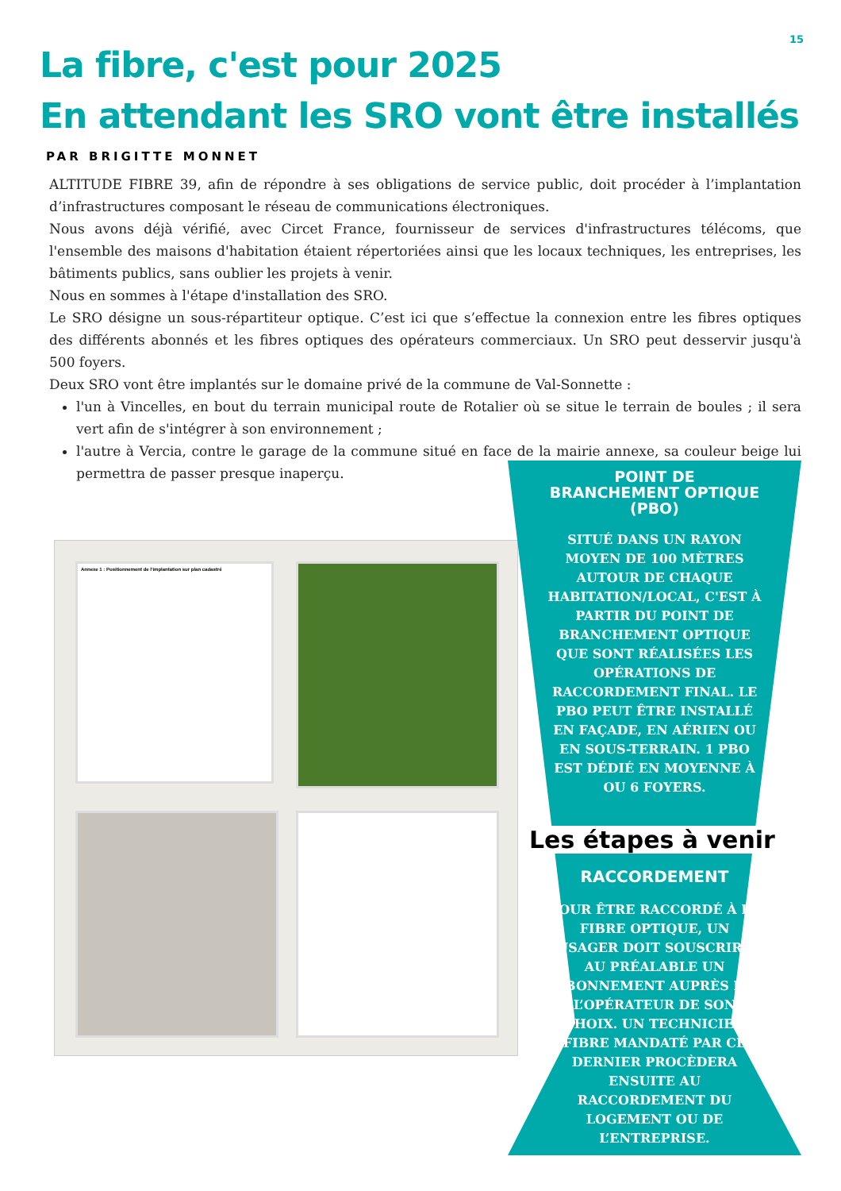15
La fibre, c'est pour 2025
En attendant les SRO vont être installés
PAR BRIGITTE MONNET
ALTITUDE FIBRE 39, afin de répondre à ses obligations de service public, doit procéder à l’implantation d’infrastructures composant le réseau de communications électroniques.
Nous avons déjà vérifié, avec Circet France, fournisseur de services d'infrastructures télécoms, que l'ensemble des maisons d'habitation étaient répertoriées ainsi que les locaux techniques, les entreprises, les bâtiments publics, sans oublier les projets à venir.
Nous en sommes à l'étape d'installation des SRO.
Le SRO désigne un sous-répartiteur optique. C’est ici que s’effectue la connexion entre les fibres optiques des différents abonnés et les fibres optiques des opérateurs commerciaux. Un SRO peut desservir jusqu'à 500 foyers.
Deux SRO vont être implantés sur le domaine privé de la commune de Val-Sonnette :
l'un à Vincelles, en bout du terrain municipal route de Rotalier où se situe le terrain de boules ; il sera vert afin de s'intégrer à son environnement ;
l'autre à Vercia, contre le garage de la commune situé en face de la mairie annexe, sa couleur beige lui permettra de passer presque inaperçu.
Annexe 1 : Positionnement de l'implantation sur plan cadastré
POINT DE BRANCHEMENT OPTIQUE (PBO)
SITUÉ DANS UN RAYON MOYEN DE 100 MÈTRES AUTOUR DE CHAQUE HABITATION/LOCAL, C'EST À PARTIR DU POINT DE BRANCHEMENT OPTIQUE QUE SONT RÉALISÉES LES OPÉRATIONS DE RACCORDEMENT FINAL. LE PBO PEUT ÊTRE INSTALLÉ EN FAÇADE, EN AÉRIEN OU EN SOUS-TERRAIN. 1 PBO EST DÉDIÉ EN MOYENNE À OU 6 FOYERS.
Les étapes à venir
RACCORDEMENT
POUR ÊTRE RACCORDÉ À LA FIBRE OPTIQUE, UN USAGER DOIT SOUSCRIRE AU PRÉALABLE UN ABONNEMENT AUPRÈS DE L’OPÉRATEUR DE SON CHOIX. UN TECHNICIEN FIBRE MANDATÉ PAR CE DERNIER PROCÈDERA ENSUITE AU RACCORDEMENT DU LOGEMENT OU DE L’ENTREPRISE.